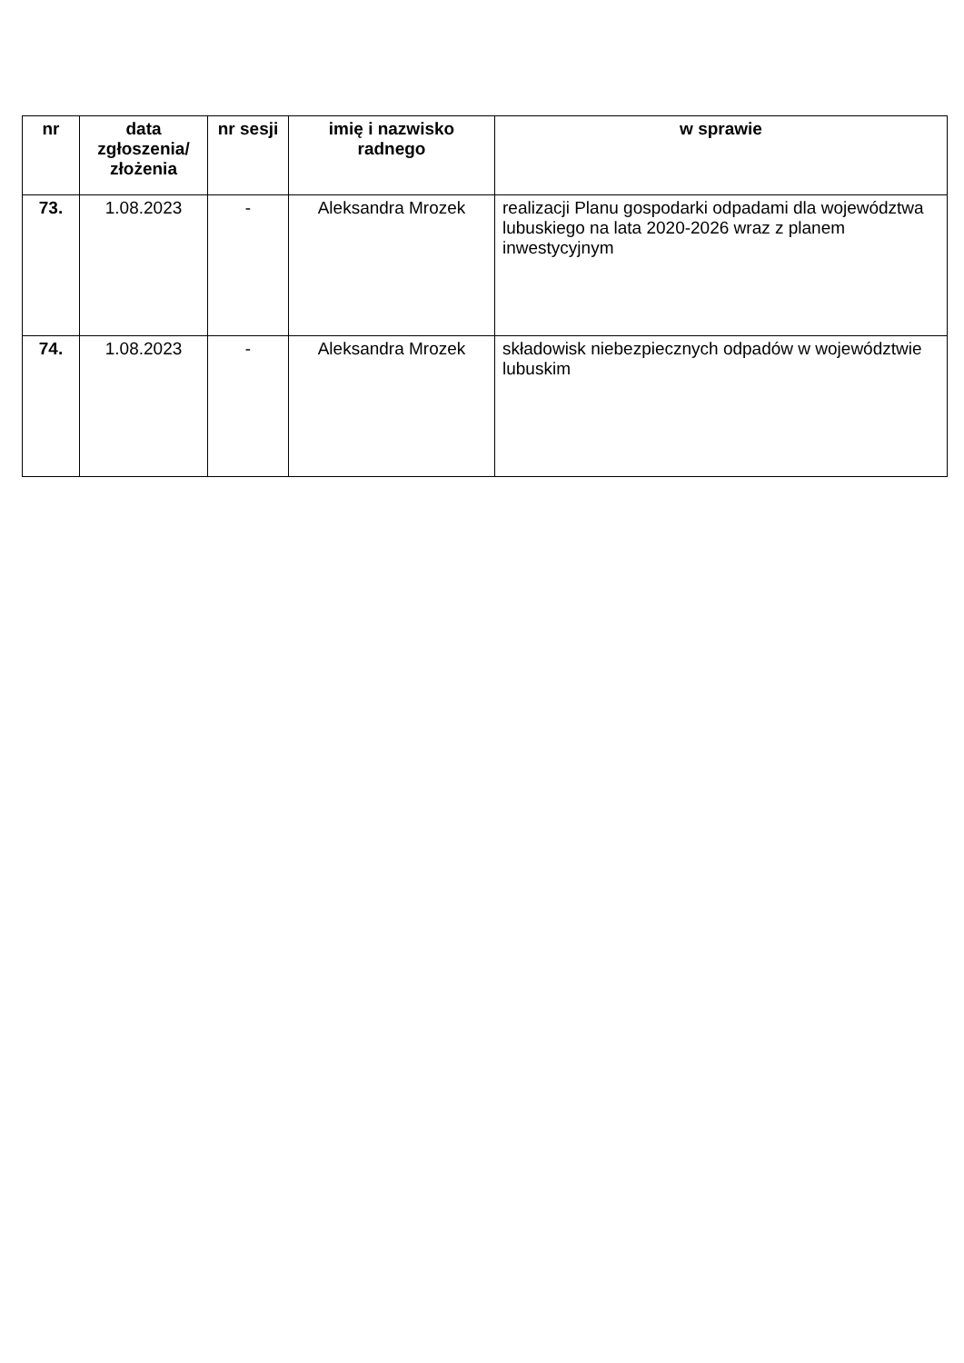| nr | data zgłoszenia/ złożenia | nr sesji | imię i nazwisko radnego | w sprawie |
| --- | --- | --- | --- | --- |
| 73. | 1.08.2023 | - | Aleksandra Mrozek | realizacji Planu gospodarki odpadami dla województwa lubuskiego na lata 2020-2026 wraz z planem inwestycyjnym |
| 74. | 1.08.2023 | - | Aleksandra Mrozek | składowisk niebezpiecznych odpadów w województwie lubuskim |